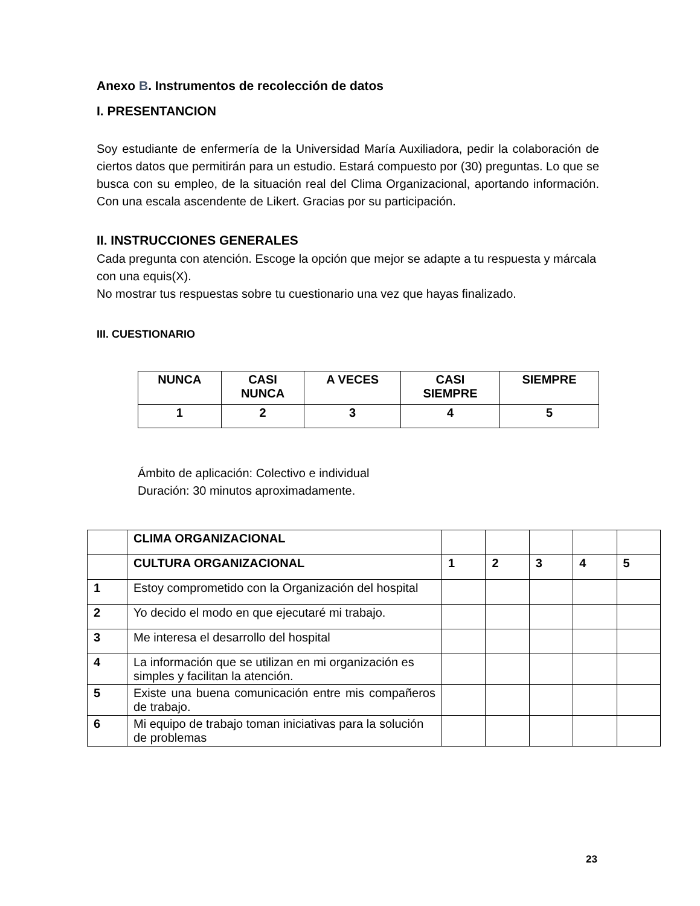Anexo B. Instrumentos de recolección de datos
I. PRESENTANCION
Soy estudiante de enfermería de la Universidad María Auxiliadora, pedir la colaboración de ciertos datos que permitirán para un estudio. Estará compuesto por (30) preguntas. Lo que se busca con su empleo, de la situación real del Clima Organizacional, aportando información. Con una escala ascendente de Likert. Gracias por su participación.
II. INSTRUCCIONES GENERALES
Cada pregunta con atención. Escoge la opción que mejor se adapte a tu respuesta y márcala con una equis(X).
No mostrar tus respuestas sobre tu cuestionario una vez que hayas finalizado.
III. CUESTIONARIO
| NUNCA | CASI NUNCA | A VECES | CASI SIEMPRE | SIEMPRE |
| --- | --- | --- | --- | --- |
| 1 | 2 | 3 | 4 | 5 |
Ámbito de aplicación: Colectivo e individual
Duración: 30 minutos aproximadamente.
| | CLIMA ORGANIZACIONAL | | | | | |
| | CULTURA ORGANIZACIONAL | 1 | 2 | 3 | 4 | 5 |
| 1 | Estoy comprometido con la Organización del hospital | | | | | |
| 2 | Yo decido el modo en que ejecutaré mi trabajo. | | | | | |
| 3 | Me interesa el desarrollo del hospital | | | | | |
| 4 | La información que se utilizan en mi organización es simples y facilitan la atención. | | | | | |
| 5 | Existe una buena comunicación entre mis compañeros de trabajo. | | | | | |
| 6 | Mi equipo de trabajo toman iniciativas para la solución de problemas | | | | | |
23